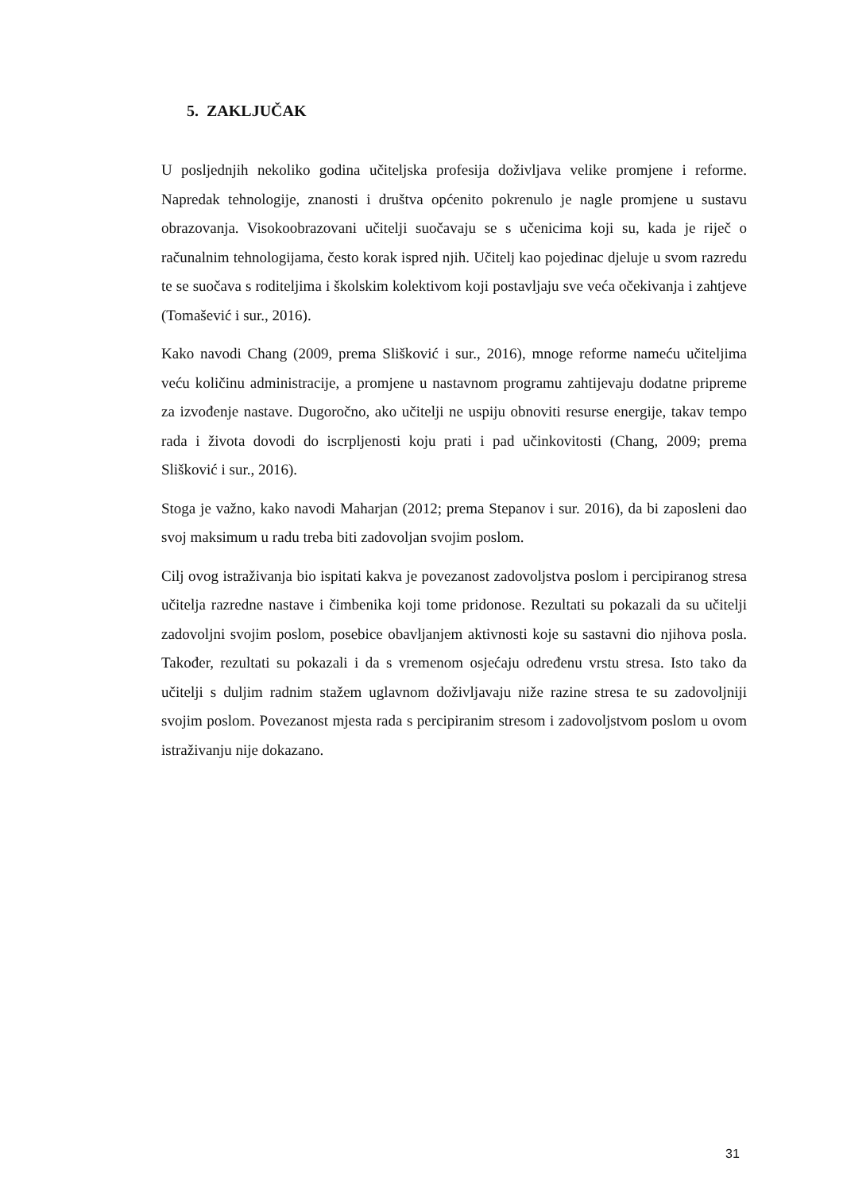5. ZAKLJUČAK
U posljednjih nekoliko godina učiteljska profesija doživljava velike promjene i reforme. Napredak tehnologije, znanosti i društva općenito pokrenulo je nagle promjene u sustavu obrazovanja. Visokoobrazovani učitelji suočavaju se s učenicima koji su, kada je riječ o računalnim tehnologijama, često korak ispred njih. Učitelj kao pojedinac djeluje u svom razredu te se suočava s roditeljima i školskim kolektivom koji postavljaju sve veća očekivanja i zahtjeve (Tomašević i sur., 2016).
Kako navodi Chang (2009, prema Slišković i sur., 2016), mnoge reforme nameću učiteljima veću količinu administracije, a promjene u nastavnom programu zahtijevaju dodatne pripreme za izvođenje nastave. Dugoročno, ako učitelji ne uspiju obnoviti resurse energije, takav tempo rada i života dovodi do iscrpljenosti koju prati i pad učinkovitosti (Chang, 2009; prema Slišković i sur., 2016).
Stoga je važno, kako navodi Maharjan (2012; prema Stepanov i sur. 2016), da bi zaposleni dao svoj maksimum u radu treba biti zadovoljan svojim poslom.
Cilj ovog istraživanja bio ispitati kakva je povezanost zadovoljstva poslom i percipiranog stresa učitelja razredne nastave i čimbenika koji tome pridonose. Rezultati su pokazali da su učitelji zadovoljni svojim poslom, posebice obavljanjem aktivnosti koje su sastavni dio njihova posla. Također, rezultati su pokazali i da s vremenom osjećaju određenu vrstu stresa. Isto tako da učitelji s duljim radnim stažem uglavnom doživljavaju niže razine stresa te su zadovoljniji svojim poslom. Povezanost mjesta rada s percipiranim stresom i zadovoljstvom poslom u ovom istraživanju nije dokazano.
31